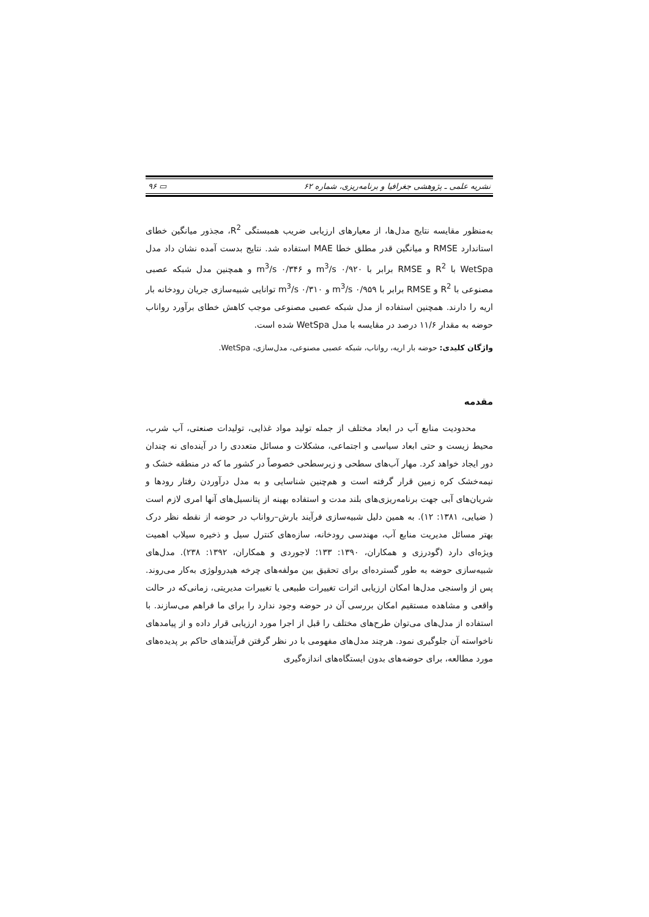نشریه علمی ـ پژوهشی جغرافیا و برنامه‌ریزی، شماره ۶۲ ▭ ۹۶
به‌منظور مقایسه نتایج مدل‌ها، از معیارهای ارزیابی ضریب همبستگی R<sup>2</sup>، مجذور میانگین خطای استاندارد RMSE و میانگین قدر مطلق خطا MAE استفاده شد. نتایج بدست آمده نشان داد مدل WetSpa با R<sup>2</sup> و RMSE برابر با ۰/۹۲۰ m<sup>3</sup>/s و ۰/۳۴۶ m<sup>3</sup>/s و همچنین مدل شبکه عصبی مصنوعی با R<sup>2</sup> و RMSE برابر با ۰/۹۵۹ m<sup>3</sup>/s و ۰/۳۱۰ m<sup>3</sup>/s توانایی شبیه‌سازی جریان رودخانه بار اریه را دارند. همچنین استفاده از مدل شبکه عصبی مصنوعی موجب کاهش خطای برآورد رواناب حوضه به مقدار ۱۱/۶ درصد در مقایسه با مدل WetSpa شده است.
واژگان کلیدی: حوضه بار اریه، رواناب، شبکه عصبی مصنوعی، مدل‌سازی، WetSpa.
مقدمه
محدودیت منابع آب در ابعاد مختلف از جمله تولید مواد غذایی، تولیدات صنعتی، آب شرب، محیط زیست و حتی ابعاد سیاسی و اجتماعی، مشکلات و مسائل متعددی را در آینده‌ای نه چندان دور ایجاد خواهد کرد. مهار آب‌های سطحی و زیرسطحی خصوصاً در کشور ما که در منطقه خشک و نیمه‌خشک کره زمین قرار گرفته است و هم‌چنین شناسایی و به مدل درآوردن رفتار رودها و شریان‌های آبی جهت برنامه‌ریزی‌های بلند مدت و استفاده بهینه از پتانسیل‌های آنها امری لازم است ( ضیایی، ۱۳۸۱: ۱۲). به همین دلیل شبیه‌سازی فرآیند بارش–رواناب در حوضه از نقطه نظر درک بهتر مسائل مدیریت منابع آب، مهندسی رودخانه، سازه‌های کنترل سیل و ذخیره سیلاب اهمیت ویژه‌ای دارد (گودرزی و همکاران، ۱۳۹۰: ۱۳۳؛ لاجوردی و همکاران، ۱۳۹۲: ۲۳۸). مدل‌های شبیه‌سازی حوضه به طور گسترده‌ای برای تحقیق بین مولفه‌های چرخه هیدرولوژی به‌کار می‌روند. پس از واسنجی مدل‌ها امکان ارزیابی اثرات تغییرات طبیعی یا تغییرات مدیریتی، زمانی‌که در حالت واقعی و مشاهده مستقیم امکان بررسی آن در حوضه وجود ندارد را برای ما فراهم می‌سازند. با استفاده از مدل‌های می‌توان طرح‌های مختلف را قبل از اجرا مورد ارزیابی قرار داده و از پیامدهای ناخواسته آن جلوگیری نمود. هرچند مدل‌های مفهومی با در نظر گرفتن فرآیندهای حاکم بر پدیده‌های مورد مطالعه، برای حوضه‌های بدون ایستگاه‌های اندازه‌گیری